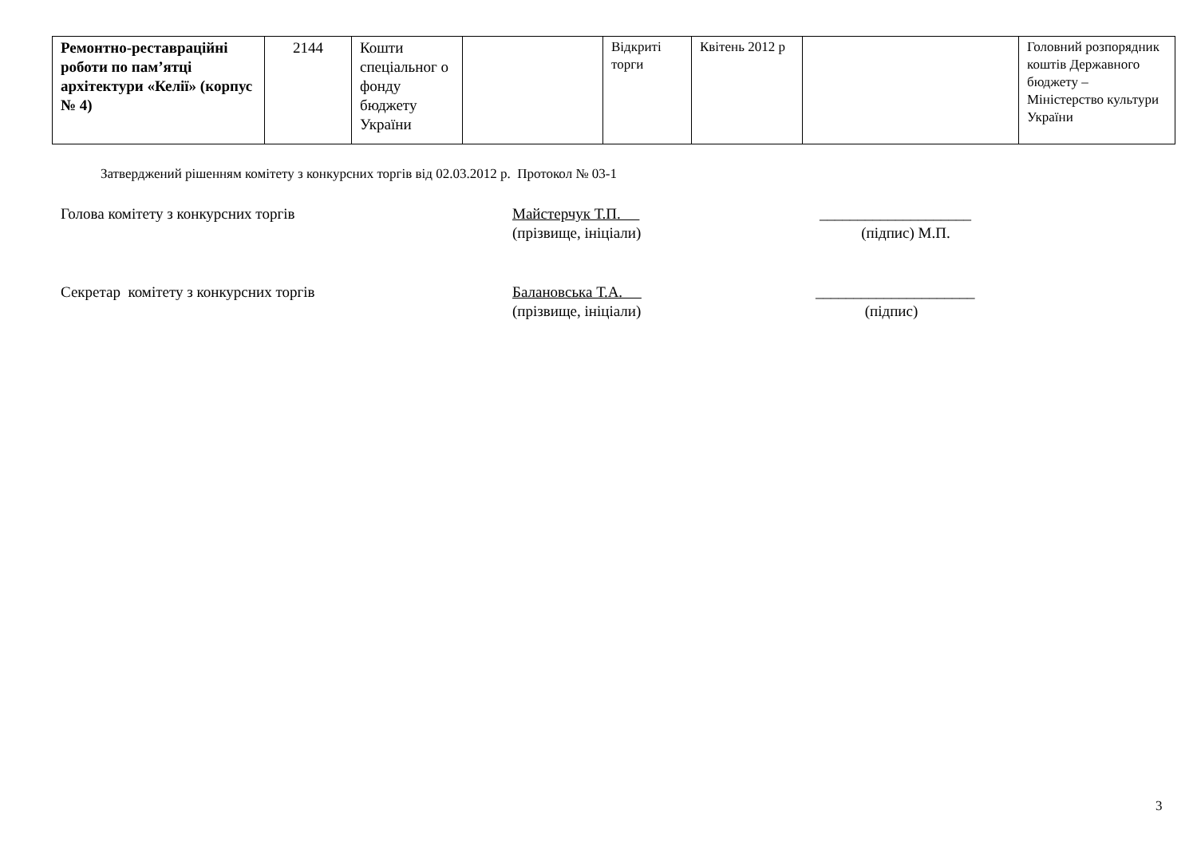| Ремонтно-реставраційні роботи по пам’ятці архітектури «Келії» (корпус № 4) | 2144 | Кошти спеціальног о фонду бюджету України | | Відкриті торги | Квітень 2012 р | | Головний розпорядник коштів Державного бюджету – Міністерство культури України |
Затверджений рішенням комітету з конкурсних торгів від 02.03.2012 р. Протокол № 03-1
Голова комітету з конкурсних торгів Майстерчук Т.П.
(прізвище, ініціали)
____________________
(підпис) М.П.
Секретар комітету з конкурсних торгів Балановська Т.А.
(прізвище, ініціали)
_____________________
(підпис)
3